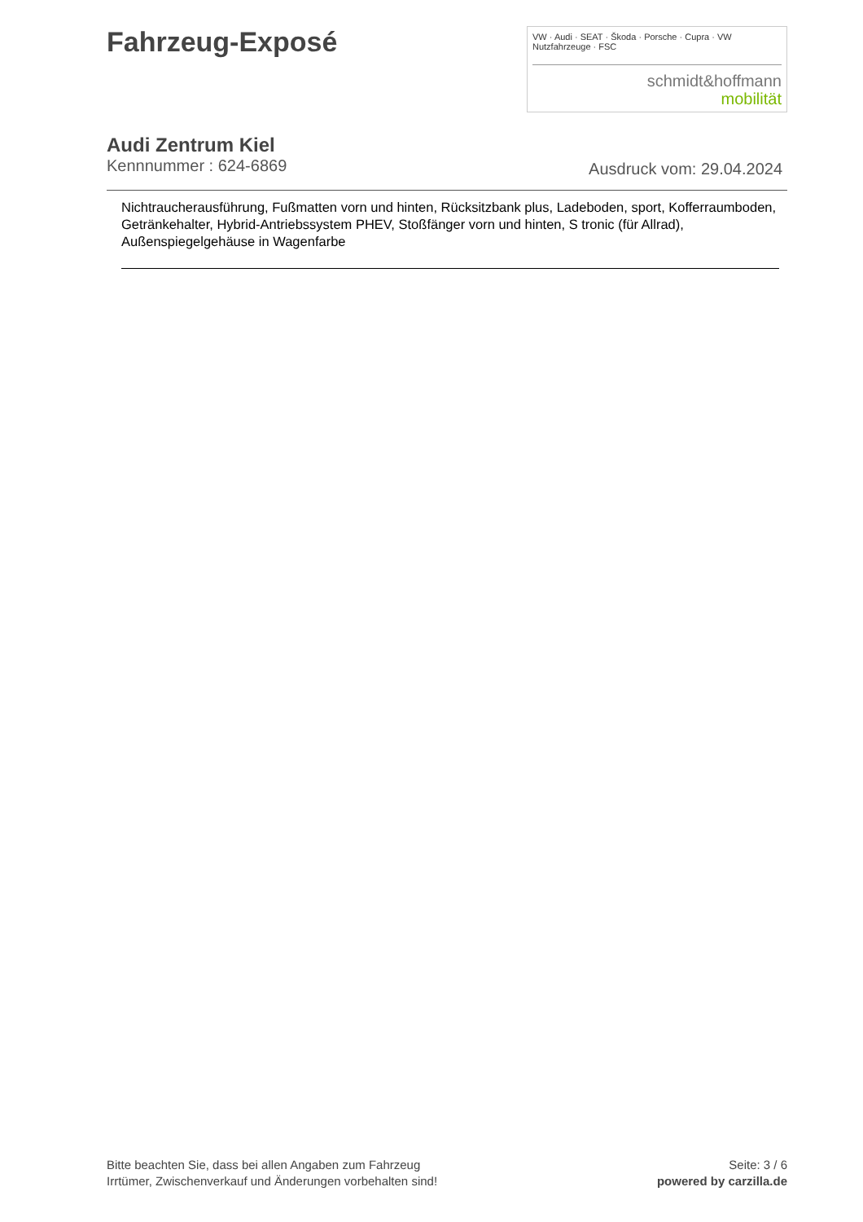Fahrzeug-Exposé
VW · Audi · SEAT · Škoda · Porsche · Cupra · VW Nutzfahrzeuge · FSC
schmidt&hoffmann
mobilität
Audi Zentrum Kiel
Kennnummer : 624-6869 Ausdruck vom: 29.04.2024
Nichtraucherausführung, Fußmatten vorn und hinten, Rücksitzbank plus, Ladeboden, sport, Kofferraumboden, Getränkehalter, Hybrid-Antriebssystem PHEV, Stoßfänger vorn und hinten, S tronic (für Allrad), Außenspiegelgehäuse in Wagenfarbe
Bitte beachten Sie, dass bei allen Angaben zum Fahrzeug
Irrtümer, Zwischenverkauf und Änderungen vorbehalten sind!
Seite: 3 / 6
powered by carzilla.de